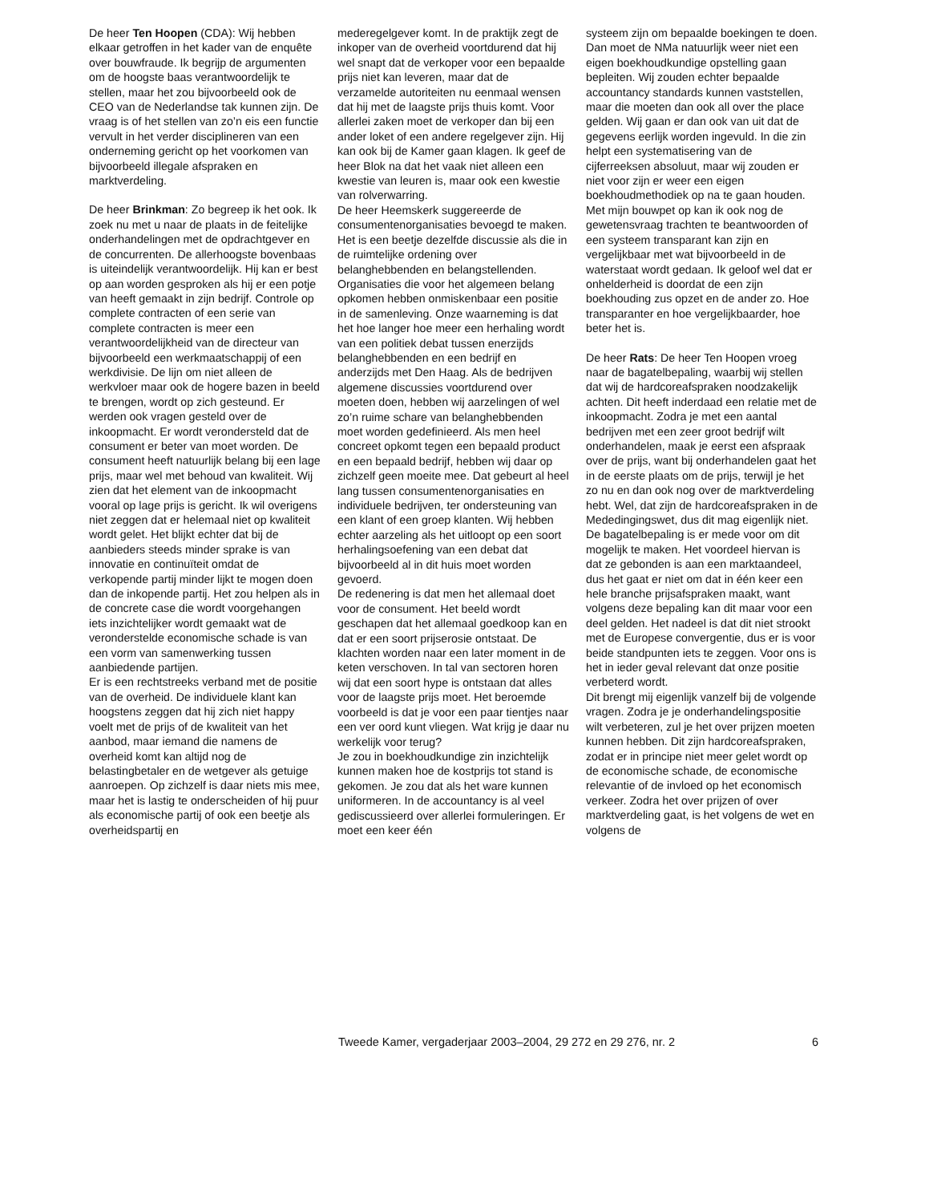De heer Ten Hoopen (CDA): Wij hebben elkaar getroffen in het kader van de enquête over bouwfraude. Ik begrijp de argumenten om de hoogste baas verantwoordelijk te stellen, maar het zou bijvoorbeeld ook de CEO van de Nederlandse tak kunnen zijn. De vraag is of het stellen van zo’n eis een functie vervult in het verder disciplineren van een onderneming gericht op het voorkomen van bijvoorbeeld illegale afspraken en marktverdeling.
De heer Brinkman: Zo begreep ik het ook. Ik zoek nu met u naar de plaats in de feitelijke onderhandelingen met de opdrachtgever en de concurrenten. De allerhoogste bovenbaas is uiteindelijk verantwoordelijk. Hij kan er best op aan worden gesproken als hij er een potje van heeft gemaakt in zijn bedrijf. Controle op complete contracten of een serie van complete contracten is meer een verantwoordelijkheid van de directeur van bijvoorbeeld een werkmaatschappij of een werkdivisie. De lijn om niet alleen de werkvloer maar ook de hogere bazen in beeld te brengen, wordt op zich gesteund. Er werden ook vragen gesteld over de inkoopmacht. Er wordt verondersteld dat de consument er beter van moet worden. De consument heeft natuurlijk belang bij een lage prijs, maar wel met behoud van kwaliteit. Wij zien dat het element van de inkoopmacht vooral op lage prijs is gericht. Ik wil overigens niet zeggen dat er helemaal niet op kwaliteit wordt gelet. Het blijkt echter dat bij de aanbieders steeds minder sprake is van innovatie en continuïteit omdat de verkopende partij minder lijkt te mogen doen dan de inkopende partij. Het zou helpen als in de concrete case die wordt voorgehangen iets inzichtelijker wordt gemaakt wat de veronderstelde economische schade is van een vorm van samenwerking tussen aanbiedende partijen.
Er is een rechtstreeks verband met de positie van de overheid. De individuele klant kan hoogstens zeggen dat hij zich niet happy voelt met de prijs of de kwaliteit van het aanbod, maar iemand die namens de overheid komt kan altijd nog de belastingbetaler en de wetgever als getuige aanroepen. Op zichzelf is daar niets mis mee, maar het is lastig te onderscheiden of hij puur als economische partij of ook een beetje als overheidspartij en
mederegelgever komt. In de praktijk zegt de inkoper van de overheid voortdurend dat hij wel snapt dat de verkoper voor een bepaalde prijs niet kan leveren, maar dat de verzamelde autoriteiten nu eenmaal wensen dat hij met de laagste prijs thuis komt. Voor allerlei zaken moet de verkoper dan bij een ander loket of een andere regelgever zijn. Hij kan ook bij de Kamer gaan klagen. Ik geef de heer Blok na dat het vaak niet alleen een kwestie van leuren is, maar ook een kwestie van rolverwarring.
De heer Heemskerk suggereerde de consumentenorganisaties bevoegd te maken. Het is een beetje dezelfde discussie als die in de ruimtelijke ordening over belanghebbenden en belangstellenden. Organisaties die voor het algemeen belang opkomen hebben onmiskenbaar een positie in de samenleving. Onze waarneming is dat het hoe langer hoe meer een herhaling wordt van een politiek debat tussen enerzijds belanghebbenden en een bedrijf en anderzijds met Den Haag. Als de bedrijven algemene discussies voortdurend over moeten doen, hebben wij aarzelingen of wel zo’n ruime schare van belanghebbenden moet worden gedefinieerd. Als men heel concreet opkomt tegen een bepaald product en een bepaald bedrijf, hebben wij daar op zichzelf geen moeite mee. Dat gebeurt al heel lang tussen consumentenorganisaties en individuele bedrijven, ter ondersteuning van een klant of een groep klanten. Wij hebben echter aarzeling als het uitloopt op een soort herhalingsoefening van een debat dat bijvoorbeeld al in dit huis moet worden gevoerd.
De redenering is dat men het allemaal doet voor de consument. Het beeld wordt geschapen dat het allemaal goedkoop kan en dat er een soort prijserosie ontstaat. De klachten worden naar een later moment in de keten verschoven. In tal van sectoren horen wij dat een soort hype is ontstaan dat alles voor de laagste prijs moet. Het beroemde voorbeeld is dat je voor een paar tientjes naar een ver oord kunt vliegen. Wat krijg je daar nu werkelijk voor terug?
Je zou in boekhoudkundige zin inzichtelijk kunnen maken hoe de kostprijs tot stand is gekomen. Je zou dat als het ware kunnen uniformeren. In de accountancy is al veel gediscussieerd over allerlei formuleringen. Er moet een keer één
systeem zijn om bepaalde boekingen te doen. Dan moet de NMa natuurlijk weer niet een eigen boekhoudkundige opstelling gaan bepleiten. Wij zouden echter bepaalde accountancy standards kunnen vaststellen, maar die moeten dan ook all over the place gelden. Wij gaan er dan ook van uit dat de gegevens eerlijk worden ingevuld. In die zin helpt een systematisering van de cijferreeksen absoluut, maar wij zouden er niet voor zijn er weer een eigen boekhoudmethodiek op na te gaan houden. Met mijn bouwpet op kan ik ook nog de gewetensvraag trachten te beantwoorden of een systeem transparant kan zijn en vergelijkbaar met wat bijvoorbeeld in de waterstaat wordt gedaan. Ik geloof wel dat er onhelderheid is doordat de een zijn boekhouding zus opzet en de ander zo. Hoe transparanter en hoe vergelijkbaarder, hoe beter het is.
De heer Rats: De heer Ten Hoopen vroeg naar de bagatelbepaling, waarbij wij stellen dat wij de hardcoreafspraken noodzakelijk achten. Dit heeft inderdaad een relatie met de inkoopmacht. Zodra je met een aantal bedrijven met een zeer groot bedrijf wilt onderhandelen, maak je eerst een afspraak over de prijs, want bij onderhandelen gaat het in de eerste plaats om de prijs, terwijl je het zo nu en dan ook nog over de marktverdeling hebt. Wel, dat zijn de hardcoreafspraken in de Mededingingswet, dus dit mag eigenlijk niet. De bagatelbepaling is er mede voor om dit mogelijk te maken. Het voordeel hiervan is dat ze gebonden is aan een marktaandeel, dus het gaat er niet om dat in één keer een hele branche prijsafspraken maakt, want volgens deze bepaling kan dit maar voor een deel gelden. Het nadeel is dat dit niet strookt met de Europese convergentie, dus er is voor beide standpunten iets te zeggen. Voor ons is het in ieder geval relevant dat onze positie verbeterd wordt.
Dit brengt mij eigenlijk vanzelf bij de volgende vragen. Zodra je je onderhandelingspositie wilt verbeteren, zul je het over prijzen moeten kunnen hebben. Dit zijn hardcoreafspraken, zodat er in principe niet meer gelet wordt op de economische schade, de economische relevantie of de invloed op het economisch verkeer. Zodra het over prijzen of over marktverdeling gaat, is het volgens de wet en volgens de
Tweede Kamer, vergaderjaar 2003–2004, 29 272 en 29 276, nr. 2 6